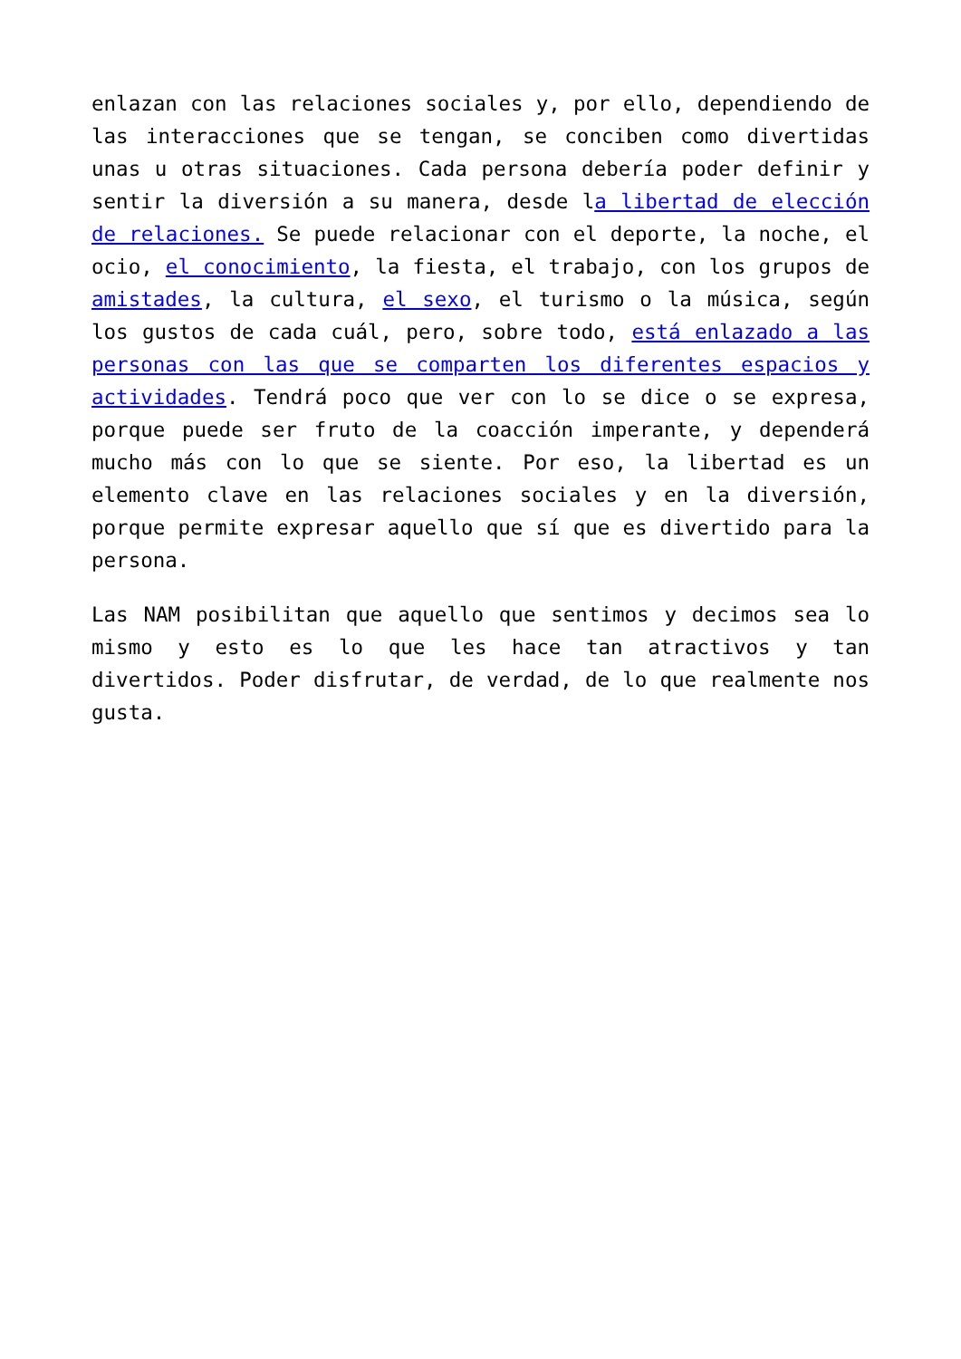enlazan con las relaciones sociales y, por ello, dependiendo de las interacciones que se tengan, se conciben como divertidas unas u otras situaciones. Cada persona debería poder definir y sentir la diversión a su manera, desde la libertad de elección de relaciones. Se puede relacionar con el deporte, la noche, el ocio, el conocimiento, la fiesta, el trabajo, con los grupos de amistades, la cultura, el sexo, el turismo o la música, según los gustos de cada cuál, pero, sobre todo, está enlazado a las personas con las que se comparten los diferentes espacios y actividades. Tendrá poco que ver con lo se dice o se expresa, porque puede ser fruto de la coacción imperante, y dependerá mucho más con lo que se siente. Por eso, la libertad es un elemento clave en las relaciones sociales y en la diversión, porque permite expresar aquello que sí que es divertido para la persona.
Las NAM posibilitan que aquello que sentimos y decimos sea lo mismo y esto es lo que les hace tan atractivos y tan divertidos. Poder disfrutar, de verdad, de lo que realmente nos gusta.